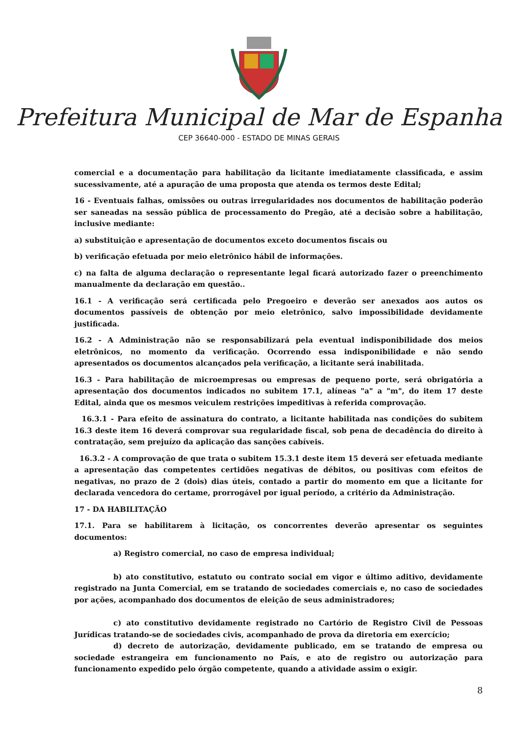Prefeitura Municipal de Mar de Espanha
CEP 36640-000 - ESTADO DE MINAS GERAIS
comercial e a documentação para habilitação da licitante imediatamente classificada, e assim sucessivamente, até a apuração de uma proposta que atenda os termos deste Edital;
16 - Eventuais falhas, omissões ou outras irregularidades nos documentos de habilitação poderão ser saneadas na sessão pública de processamento do Pregão, até a decisão sobre a habilitação, inclusive mediante:
a) substituição e apresentação de documentos exceto documentos fiscais ou
b) verificação efetuada por meio eletrônico hábil de informações.
c) na falta de alguma declaração o representante legal ficará autorizado fazer o preenchimento manualmente da declaração em questão..
16.1 - A verificação será certificada pelo Pregoeiro e deverão ser anexados aos autos os documentos passíveis de obtenção por meio eletrônico, salvo impossibilidade devidamente justificada.
16.2 - A Administração não se responsabilizará pela eventual indisponibilidade dos meios eletrônicos, no momento da verificação. Ocorrendo essa indisponibilidade e não sendo apresentados os documentos alcançados pela verificação, a licitante será inabilitada.
16.3 - Para habilitação de microempresas ou empresas de pequeno porte, será obrigatória a apresentação dos documentos indicados no subitem 17.1, alíneas "a" a "m", do item 17 deste Edital, ainda que os mesmos veiculem restrições impeditivas à referida comprovação.
16.3.1 - Para efeito de assinatura do contrato, a licitante habilitada nas condições do subitem 16.3 deste item 16 deverá comprovar sua regularidade fiscal, sob pena de decadência do direito à contratação, sem prejuízo da aplicação das sanções cabíveis.
16.3.2 - A comprovação de que trata o subitem 15.3.1 deste item 15 deverá ser efetuada mediante a apresentação das competentes certidões negativas de débitos, ou positivas com efeitos de negativas, no prazo de 2 (dois) dias úteis, contado a partir do momento em que a licitante for declarada vencedora do certame, prorrogável por igual período, a critério da Administração.
17 - DA HABILITAÇÃO
17.1. Para se habilitarem à licitação, os concorrentes deverão apresentar os seguintes documentos:
a) Registro comercial, no caso de empresa individual;
b) ato constitutivo, estatuto ou contrato social em vigor e último aditivo, devidamente registrado na Junta Comercial, em se tratando de sociedades comerciais e, no caso de sociedades por ações, acompanhado dos documentos de eleição de seus administradores;
c) ato constitutivo devidamente registrado no Cartório de Registro Civil de Pessoas Jurídicas tratando-se de sociedades civis, acompanhado de prova da diretoria em exercício;
d) decreto de autorização, devidamente publicado, em se tratando de empresa ou sociedade estrangeira em funcionamento no País, e ato de registro ou autorização para funcionamento expedido pelo órgão competente, quando a atividade assim o exigir.
8